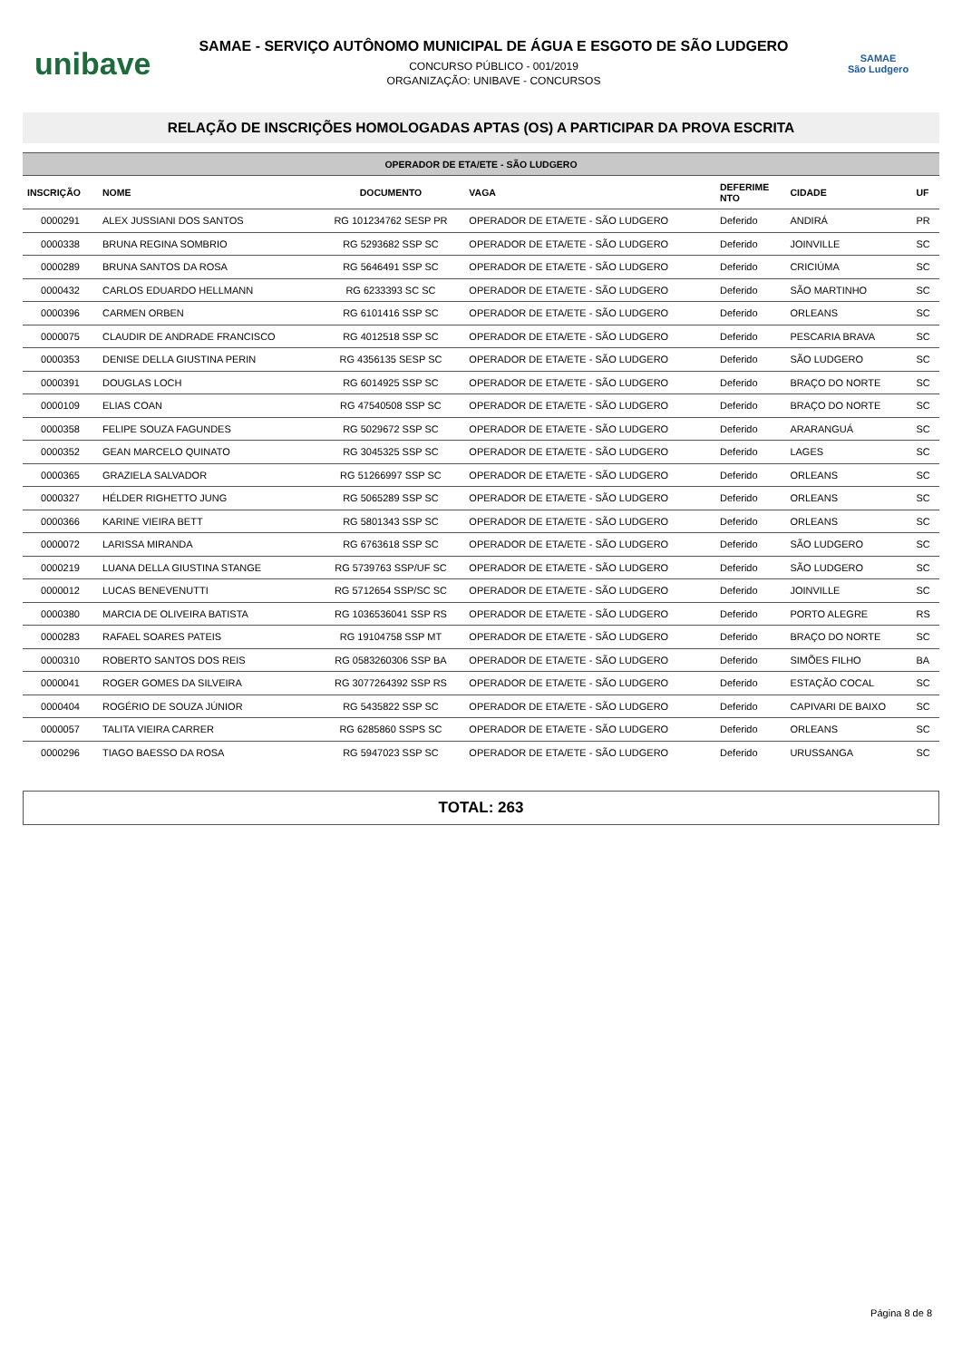unibave
SAMAE - SERVIÇO AUTÔNOMO MUNICIPAL DE ÁGUA E ESGOTO DE SÃO LUDGERO
CONCURSO PÚBLICO - 001/2019
ORGANIZAÇÃO: UNIBAVE - CONCURSOS
SAMAE
São Ludgero
RELAÇÃO DE INSCRIÇÕES HOMOLOGADAS APTAS (OS) A PARTICIPAR DA PROVA ESCRITA
OPERADOR DE ETA/ETE - SÃO LUDGERO
| INSCRIÇÃO | NOME | DOCUMENTO | VAGA | DEFERIME NTO | CIDADE | UF |
| --- | --- | --- | --- | --- | --- | --- |
| 0000291 | ALEX JUSSIANI DOS SANTOS | RG 101234762 SESP PR | OPERADOR DE ETA/ETE - SÃO LUDGERO | Deferido | ANDIRÁ | PR |
| 0000338 | BRUNA REGINA SOMBRIO | RG 5293682 SSP SC | OPERADOR DE ETA/ETE - SÃO LUDGERO | Deferido | JOINVILLE | SC |
| 0000289 | BRUNA SANTOS DA ROSA | RG 5646491 SSP SC | OPERADOR DE ETA/ETE - SÃO LUDGERO | Deferido | CRICIÚMA | SC |
| 0000432 | CARLOS EDUARDO HELLMANN | RG 6233393 SC SC | OPERADOR DE ETA/ETE - SÃO LUDGERO | Deferido | SÃO MARTINHO | SC |
| 0000396 | CARMEN ORBEN | RG 6101416 SSP SC | OPERADOR DE ETA/ETE - SÃO LUDGERO | Deferido | ORLEANS | SC |
| 0000075 | CLAUDIR DE ANDRADE FRANCISCO | RG 4012518 SSP SC | OPERADOR DE ETA/ETE - SÃO LUDGERO | Deferido | PESCARIA BRAVA | SC |
| 0000353 | DENISE DELLA GIUSTINA PERIN | RG 4356135 SESP SC | OPERADOR DE ETA/ETE - SÃO LUDGERO | Deferido | SÃO LUDGERO | SC |
| 0000391 | DOUGLAS LOCH | RG 6014925 SSP SC | OPERADOR DE ETA/ETE - SÃO LUDGERO | Deferido | BRAÇO DO NORTE | SC |
| 0000109 | ELIAS COAN | RG 47540508 SSP SC | OPERADOR DE ETA/ETE - SÃO LUDGERO | Deferido | BRAÇO DO NORTE | SC |
| 0000358 | FELIPE SOUZA FAGUNDES | RG 5029672 SSP SC | OPERADOR DE ETA/ETE - SÃO LUDGERO | Deferido | ARARANGUÁ | SC |
| 0000352 | GEAN MARCELO QUINATO | RG 3045325 SSP SC | OPERADOR DE ETA/ETE - SÃO LUDGERO | Deferido | LAGES | SC |
| 0000365 | GRAZIELA SALVADOR | RG 51266997 SSP SC | OPERADOR DE ETA/ETE - SÃO LUDGERO | Deferido | ORLEANS | SC |
| 0000327 | HÉLDER RIGHETTO JUNG | RG 5065289 SSP SC | OPERADOR DE ETA/ETE - SÃO LUDGERO | Deferido | ORLEANS | SC |
| 0000366 | KARINE VIEIRA BETT | RG 5801343 SSP SC | OPERADOR DE ETA/ETE - SÃO LUDGERO | Deferido | ORLEANS | SC |
| 0000072 | LARISSA MIRANDA | RG 6763618 SSP SC | OPERADOR DE ETA/ETE - SÃO LUDGERO | Deferido | SÃO LUDGERO | SC |
| 0000219 | LUANA DELLA GIUSTINA STANGE | RG 5739763 SSP/UF SC | OPERADOR DE ETA/ETE - SÃO LUDGERO | Deferido | SÃO LUDGERO | SC |
| 0000012 | LUCAS BENEVENUTTI | RG 5712654 SSP/SC SC | OPERADOR DE ETA/ETE - SÃO LUDGERO | Deferido | JOINVILLE | SC |
| 0000380 | MARCIA DE OLIVEIRA BATISTA | RG 1036536041 SSP RS | OPERADOR DE ETA/ETE - SÃO LUDGERO | Deferido | PORTO ALEGRE | RS |
| 0000283 | RAFAEL SOARES PATEIS | RG 19104758 SSP MT | OPERADOR DE ETA/ETE - SÃO LUDGERO | Deferido | BRAÇO DO NORTE | SC |
| 0000310 | ROBERTO SANTOS DOS REIS | RG 0583260306 SSP BA | OPERADOR DE ETA/ETE - SÃO LUDGERO | Deferido | SIMÕES FILHO | BA |
| 0000041 | ROGER GOMES DA SILVEIRA | RG 3077264392 SSP RS | OPERADOR DE ETA/ETE - SÃO LUDGERO | Deferido | ESTAÇÃO COCAL | SC |
| 0000404 | ROGÉRIO DE SOUZA JÚNIOR | RG 5435822 SSP SC | OPERADOR DE ETA/ETE - SÃO LUDGERO | Deferido | CAPIVARI DE BAIXO | SC |
| 0000057 | TALITA VIEIRA CARRER | RG 6285860 SSPS SC | OPERADOR DE ETA/ETE - SÃO LUDGERO | Deferido | ORLEANS | SC |
| 0000296 | TIAGO BAESSO DA ROSA | RG 5947023 SSP SC | OPERADOR DE ETA/ETE - SÃO LUDGERO | Deferido | URUSSANGA | SC |
TOTAL: 263
Página 8 de 8